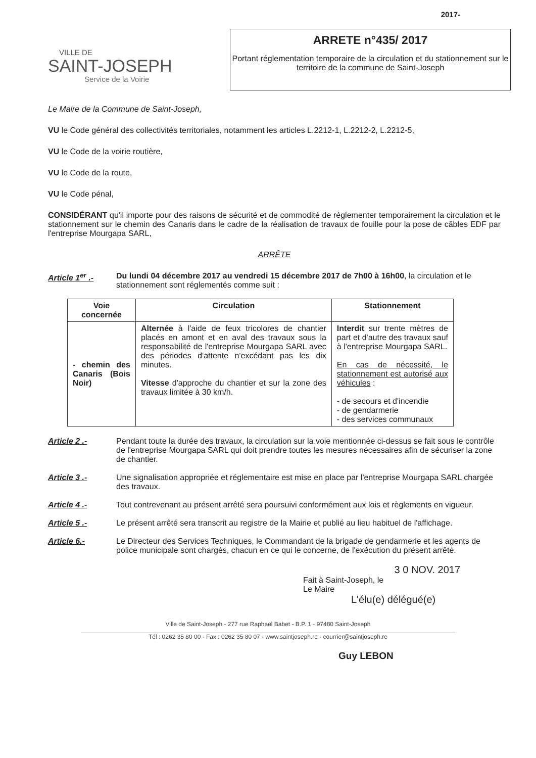VILLE DE
SAINT-JOSEPH
Service de la Voirie
2017-
ARRETE n°435/ 2017
Portant réglementation temporaire de la circulation et du stationnement sur le territoire de la commune de Saint-Joseph
Le Maire de la Commune de Saint-Joseph,
VU le Code général des collectivités territoriales, notamment les articles L.2212-1, L.2212-2, L.2212-5,
VU le Code de la voirie routière,
VU le Code de la route,
VU le Code pénal,
CONSIDÉRANT qu'il importe pour des raisons de sécurité et de commodité de réglementer temporairement la circulation et le stationnement sur le chemin des Canaris dans le cadre de la réalisation de travaux de fouille pour la pose de câbles EDF par l'entreprise Mourgapa SARL,
ARRÊTE
Article 1<sup>er</sup> .- Du lundi 04 décembre 2017 au vendredi 15 décembre 2017 de 7h00 à 16h00, la circulation et le stationnement sont réglementés comme suit :
| Voie concernée | Circulation | Stationnement |
| --- | --- | --- |
| - chemin des Canaris (Bois Noir) | Alternée à l'aide de feux tricolores de chantier placés en amont et en aval des travaux sous la responsabilité de l'entreprise Mourgapa SARL avec des périodes d'attente n'excédant pas les dix minutes. Vitesse d'approche du chantier et sur la zone des travaux limitée à 30 km/h. | Interdit sur trente mètres de part et d'autre des travaux sauf à l'entreprise Mourgapa SARL. En cas de nécessité, le stationnement est autorisé aux véhicules : - de secours et d'incendie - de gendarmerie - des services communaux |
Article 2 .- Pendant toute la durée des travaux, la circulation sur la voie mentionnée ci-dessus se fait sous le contrôle de l'entreprise Mourgapa SARL qui doit prendre toutes les mesures nécessaires afin de sécuriser la zone de chantier.
Article 3 .- Une signalisation appropriée et réglementaire est mise en place par l'entreprise Mourgapa SARL chargée des travaux.
Article 4 .- Tout contrevenant au présent arrêté sera poursuivi conformément aux lois et règlements en vigueur.
Article 5 .- Le présent arrêté sera transcrit au registre de la Mairie et publié au lieu habituel de l'affichage.
Article 6.- Le Directeur des Services Techniques, le Commandant de la brigade de gendarmerie et les agents de police municipale sont chargés, chacun en ce qui le concerne, de l'exécution du présent arrêté.
3 0 NOV. 2017
Fait à Saint-Joseph, le
Le Maire
L'élu(e) délégué(e)
Ville de Saint-Joseph - 277 rue Raphaël Babet - B.P. 1 - 97480 Saint-Joseph
Tél : 0262 35 80 00 - Fax : 0262 35 80 07 - www.saintjoseph.re - courrier@saintjoseph.re
Guy LEBON